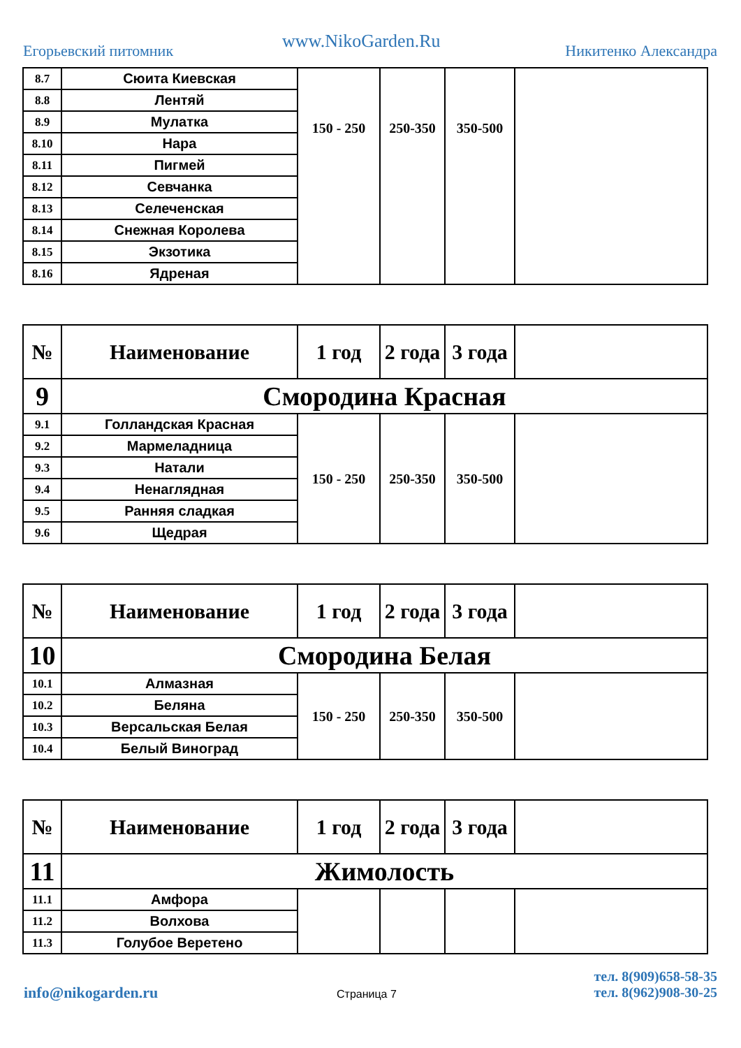Егорьевский питомник www.NikoGarden.Ru Никитенко Александра
| 8.7 | Сюита Киевская | 150 - 250 | 250-350 | 350-500 | |
| 8.8 | Лентяй | | | | |
| 8.9 | Мулатка | | | | |
| 8.10 | Нара | | | | |
| 8.11 | Пигмей | | | | |
| 8.12 | Севчанка | | | | |
| 8.13 | Селеченская | | | | |
| 8.14 | Снежная Королева | | | | |
| 8.15 | Экзотика | | | | |
| 8.16 | Ядреная | | | | |
| № | Наименование | 1 год | 2 года | 3 года | |
| --- | --- | --- | --- | --- | --- |
| 9 | Смородина Красная | | | | |
| 9.1 | Голландская Красная | 150 - 250 | 250-350 | 350-500 | |
| 9.2 | Мармеладница | | | | |
| 9.3 | Натали | | | | |
| 9.4 | Ненаглядная | | | | |
| 9.5 | Ранняя сладкая | | | | |
| 9.6 | Щедрая | | | | |
| № | Наименование | 1 год | 2 года | 3 года | |
| --- | --- | --- | --- | --- | --- |
| 10 | Смородина Белая | | | | |
| 10.1 | Алмазная | 150 - 250 | 250-350 | 350-500 | |
| 10.2 | Беляна | | | | |
| 10.3 | Версальская Белая | | | | |
| 10.4 | Белый Виноград | | | | |
| № | Наименование | 1 год | 2 года | 3 года | |
| --- | --- | --- | --- | --- | --- |
| 11 | Жимолость | | | | |
| 11.1 | Амфора | | | | |
| 11.2 | Волхова | | | | |
| 11.3 | Голубое Веретено | | | | |
info@nikogarden.ru Страница 7
тел. 8(909)658-58-35
тел. 8(962)908-30-25